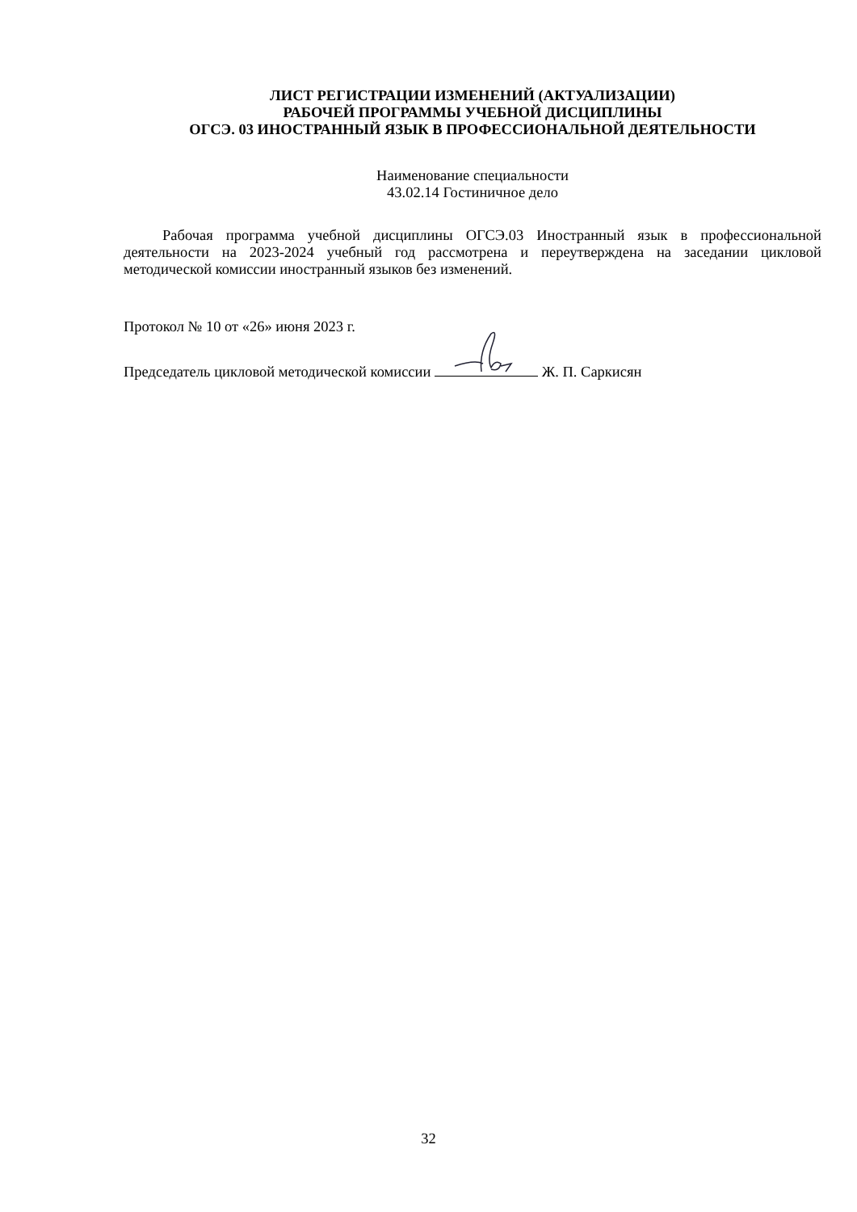ЛИСТ РЕГИСТРАЦИИ ИЗМЕНЕНИЙ (АКТУАЛИЗАЦИИ)
РАБОЧЕЙ ПРОГРАММЫ УЧЕБНОЙ ДИСЦИПЛИНЫ
ОГСЭ. 03 ИНОСТРАННЫЙ ЯЗЫК В ПРОФЕССИОНАЛЬНОЙ ДЕЯТЕЛЬНОСТИ
Наименование специальности
43.02.14 Гостиничное дело
Рабочая программа учебной дисциплины ОГСЭ.03 Иностранный язык в профессиональной деятельности на 2023-2024 учебный год рассмотрена и переутверждена на заседании цикловой методической комиссии иностранный языков без изменений.
Протокол № 10 от «26» июня 2023 г.
Председатель цикловой методической комиссии Ж. П. Саркисян
32